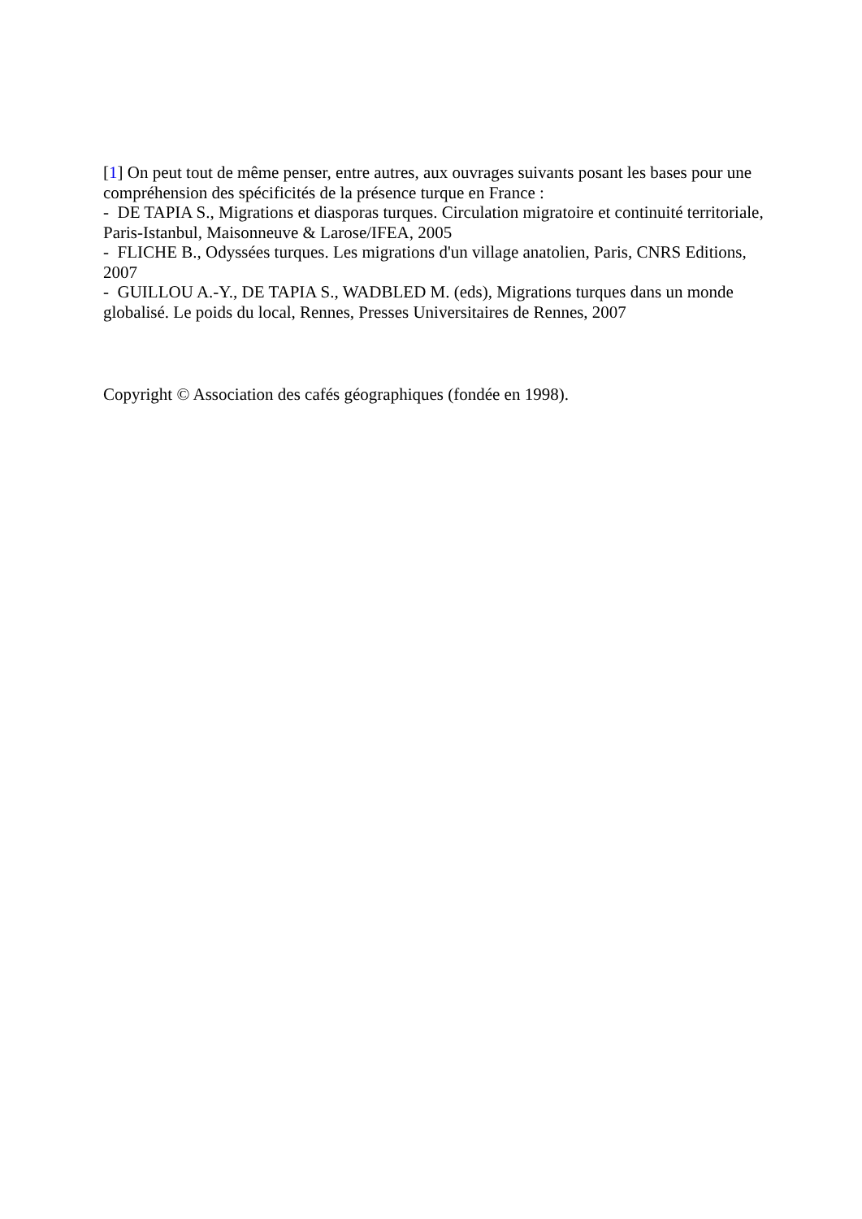[1] On peut tout de même penser, entre autres, aux ouvrages suivants posant les bases pour une compréhension des spécificités de la présence turque en France :
- DE TAPIA S., Migrations et diasporas turques. Circulation migratoire et continuité territoriale, Paris-Istanbul, Maisonneuve & Larose/IFEA, 2005
- FLICHE B., Odyssées turques. Les migrations d'un village anatolien, Paris, CNRS Editions, 2007
- GUILLOU A.-Y., DE TAPIA S., WADBLED M. (eds), Migrations turques dans un monde globalisé. Le poids du local, Rennes, Presses Universitaires de Rennes, 2007
Copyright © Association des cafés géographiques (fondée en 1998).